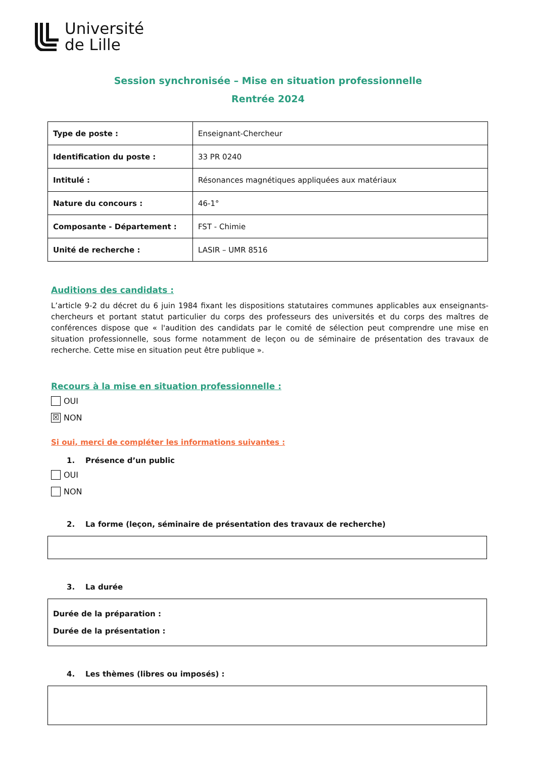Université
de Lille
Session synchronisée – Mise en situation professionnelle
Rentrée 2024
| Type de poste : | Enseignant-Chercheur |
| Identification du poste : | 33 PR 0240 |
| Intitulé : | Résonances magnétiques appliquées aux matériaux |
| Nature du concours : | 46-1° |
| Composante - Département : | FST - Chimie |
| Unité de recherche : | LASIR – UMR 8516 |
Auditions des candidats :
L’article 9-2 du décret du 6 juin 1984 fixant les dispositions statutaires communes applicables aux enseignants-chercheurs et portant statut particulier du corps des professeurs des universités et du corps des maîtres de conférences dispose que « l'audition des candidats par le comité de sélection peut comprendre une mise en situation professionnelle, sous forme notamment de leçon ou de séminaire de présentation des travaux de recherche. Cette mise en situation peut être publique ».
Recours à la mise en situation professionnelle :
OUI
☒ NON
Si oui, merci de compléter les informations suivantes :
1. Présence d’un public
OUI
NON
2. La forme (leçon, séminaire de présentation des travaux de recherche)
3. La durée
Durée de la préparation :
Durée de la présentation :
4. Les thèmes (libres ou imposés) :